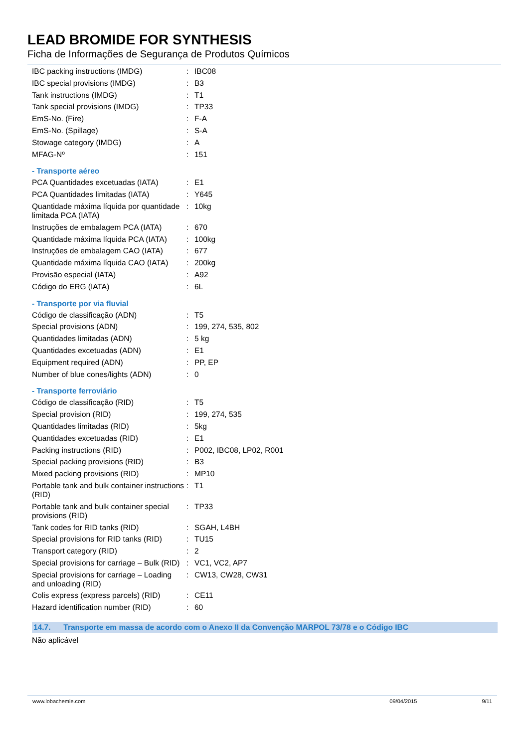LEAD BROMIDE FOR SYNTHESIS
Ficha de Informações de Segurança de Produtos Químicos
| IBC packing instructions (IMDG) | : | IBC08 |
| IBC special provisions (IMDG) | : | B3 |
| Tank instructions (IMDG) | : | T1 |
| Tank special provisions (IMDG) | : | TP33 |
| EmS-No. (Fire) | : | F-A |
| EmS-No. (Spillage) | : | S-A |
| Stowage category (IMDG) | : | A |
| MFAG-Nº | : | 151 |
- Transporte aéreo
| PCA Quantidades excetuadas (IATA) | : | E1 |
| PCA Quantidades limitadas (IATA) | : | Y645 |
| Quantidade máxima líquida por quantidade limitada PCA (IATA) | : | 10kg |
| Instruções de embalagem PCA (IATA) | : | 670 |
| Quantidade máxima líquida PCA (IATA) | : | 100kg |
| Instruções de embalagem CAO (IATA) | : | 677 |
| Quantidade máxima líquida CAO (IATA) | : | 200kg |
| Provisão especial (IATA) | : | A92 |
| Código do ERG (IATA) | : | 6L |
- Transporte por via fluvial
| Código de classificação (ADN) | : | T5 |
| Special provisions (ADN) | : | 199, 274, 535, 802 |
| Quantidades limitadas (ADN) | : | 5 kg |
| Quantidades excetuadas (ADN) | : | E1 |
| Equipment required (ADN) | : | PP, EP |
| Number of blue cones/lights (ADN) | : | 0 |
- Transporte ferroviário
| Código de classificação (RID) | : | T5 |
| Special provision (RID) | : | 199, 274, 535 |
| Quantidades limitadas (RID) | : | 5kg |
| Quantidades excetuadas (RID) | : | E1 |
| Packing instructions (RID) | : | P002, IBC08, LP02, R001 |
| Special packing provisions (RID) | : | B3 |
| Mixed packing provisions (RID) | : | MP10 |
| Portable tank and bulk container instructions (RID) | : | T1 |
| Portable tank and bulk container special provisions (RID) | : | TP33 |
| Tank codes for RID tanks (RID) | : | SGAH, L4BH |
| Special provisions for RID tanks (RID) | : | TU15 |
| Transport category (RID) | : | 2 |
| Special provisions for carriage – Bulk (RID) | : | VC1, VC2, AP7 |
| Special provisions for carriage – Loading and unloading (RID) | : | CW13, CW28, CW31 |
| Colis express (express parcels) (RID) | : | CE11 |
| Hazard identification number (RID) | : | 60 |
14.7. Transporte em massa de acordo com o Anexo II da Convenção MARPOL 73/78 e o Código IBC
Não aplicável
www.lobachemie.com 09/04/2015 9/11